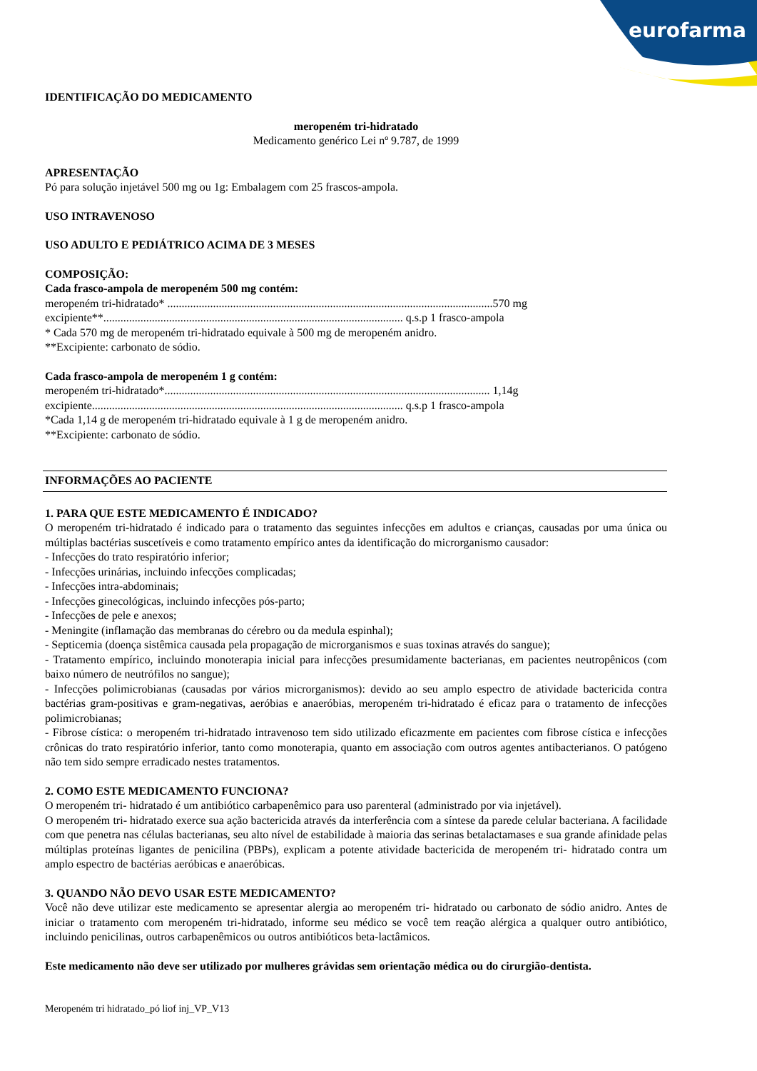eurofarma
IDENTIFICAÇÃO DO MEDICAMENTO
meropeném tri-hidratado
Medicamento genérico Lei nº 9.787, de 1999
APRESENTAÇÃO
Pó para solução injetável 500 mg ou 1g: Embalagem com 25 frascos-ampola.
USO INTRAVENOSO
USO ADULTO E PEDIÁTRICO ACIMA DE 3 MESES
COMPOSIÇÃO:
Cada frasco-ampola de meropeném 500 mg contém:
meropeném tri-hidratado* ..................................................................................................................570 mg
excipiente**......................................................................................................... q.s.p 1 frasco-ampola
* Cada 570 mg de meropeném tri-hidratado equivale à 500 mg de meropeném anidro.
**Excipiente: carbonato de sódio.
Cada frasco-ampola de meropeném 1 g contém:
meropeném tri-hidratado*.................................................................................................................. 1,14g
excipiente............................................................................................................. q.s.p 1 frasco-ampola
*Cada 1,14 g de meropeném tri-hidratado equivale à 1 g de meropeném anidro.
**Excipiente: carbonato de sódio.
INFORMAÇÕES AO PACIENTE
1. PARA QUE ESTE MEDICAMENTO É INDICADO?
O meropeném tri-hidratado é indicado para o tratamento das seguintes infecções em adultos e crianças, causadas por uma única ou múltiplas bactérias suscetíveis e como tratamento empírico antes da identificação do microrganismo causador:
- Infecções do trato respiratório inferior;
- Infecções urinárias, incluindo infecções complicadas;
- Infecções intra-abdominais;
- Infecções ginecológicas, incluindo infecções pós-parto;
- Infecções de pele e anexos;
- Meningite (inflamação das membranas do cérebro ou da medula espinhal);
- Septicemia (doença sistêmica causada pela propagação de microrganismos e suas toxinas através do sangue);
- Tratamento empírico, incluindo monoterapia inicial para infecções presumidamente bacterianas, em pacientes neutropênicos (com baixo número de neutrófilos no sangue);
- Infecções polimicrobianas (causadas por vários microrganismos): devido ao seu amplo espectro de atividade bactericida contra bactérias gram-positivas e gram-negativas, aeróbias e anaeróbias, meropeném tri-hidratado é eficaz para o tratamento de infecções polimicrobianas;
- Fibrose cística: o meropeném tri-hidratado intravenoso tem sido utilizado eficazmente em pacientes com fibrose cística e infecções crônicas do trato respiratório inferior, tanto como monoterapia, quanto em associação com outros agentes antibacterianos. O patógeno não tem sido sempre erradicado nestes tratamentos.
2. COMO ESTE MEDICAMENTO FUNCIONA?
O meropeném tri- hidratado é um antibiótico carbapenêmico para uso parenteral (administrado por via injetável).
O meropeném tri- hidratado exerce sua ação bactericida através da interferência com a síntese da parede celular bacteriana. A facilidade com que penetra nas células bacterianas, seu alto nível de estabilidade à maioria das serinas betalactamases e sua grande afinidade pelas múltiplas proteínas ligantes de penicilina (PBPs), explicam a potente atividade bactericida de meropeném tri- hidratado contra um amplo espectro de bactérias aeróbicas e anaeróbicas.
3. QUANDO NÃO DEVO USAR ESTE MEDICAMENTO?
Você não deve utilizar este medicamento se apresentar alergia ao meropeném tri- hidratado ou carbonato de sódio anidro. Antes de iniciar o tratamento com meropeném tri-hidratado, informe seu médico se você tem reação alérgica a qualquer outro antibiótico, incluindo penicilinas, outros carbapenêmicos ou outros antibióticos beta-lactâmicos.
Este medicamento não deve ser utilizado por mulheres grávidas sem orientação médica ou do cirurgião-dentista.
Meropeném tri hidratado_pó liof inj_VP_V13